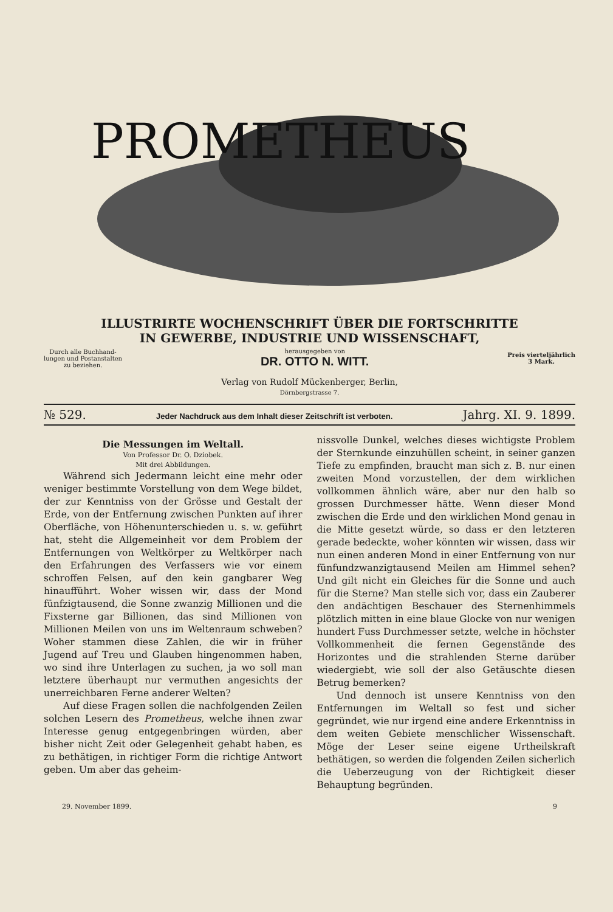PROMETHEUS
ILLUSTRIRTE WOCHENSCHRIFT ÜBER DIE FORTSCHRITTE
IN GEWERBE, INDUSTRIE UND WISSENSCHAFT,
Durch alle Buchhand-
lungen und Postanstalten
zu beziehen.
herausgegeben von
DR. OTTO N. WITT.
Preis vierteljährlich
3 Mark.
Verlag von Rudolf Mückenberger, Berlin,
Dörnbergstrasse 7.
№ 529. Jeder Nachdruck aus dem Inhalt dieser Zeitschrift ist verboten. Jahrg. XI. 9. 1899.
Die Messungen im Weltall.
Von Professor Dr. O. Dziobek.
Mit drei Abbildungen.
Während sich Jedermann leicht eine mehr oder weniger bestimmte Vorstellung von dem Wege bildet, der zur Kenntniss von der Grösse und Gestalt der Erde, von der Entfernung zwischen Punkten auf ihrer Oberfläche, von Höhenunterschieden u. s. w. geführt hat, steht die Allgemeinheit vor dem Problem der Entfernungen von Weltkörper zu Weltkörper nach den Erfahrungen des Verfassers wie vor einem schroffen Felsen, auf den kein gangbarer Weg hinaufführt. Woher wissen wir, dass der Mond fünfzigtausend, die Sonne zwanzig Millionen und die Fixsterne gar Billionen, das sind Millionen von Millionen Meilen von uns im Weltenraum schweben? Woher stammen diese Zahlen, die wir in früher Jugend auf Treu und Glauben hingenommen haben, wo sind ihre Unterlagen zu suchen, ja wo soll man letztere überhaupt nur vermuthen angesichts der unerreichbaren Ferne anderer Welten?
Auf diese Fragen sollen die nachfolgenden Zeilen solchen Lesern des Prometheus, welche ihnen zwar Interesse genug entgegenbringen würden, aber bisher nicht Zeit oder Gelegenheit gehabt haben, es zu bethätigen, in richtiger Form die richtige Antwort geben. Um aber das geheim-
nissvolle Dunkel, welches dieses wichtigste Problem der Sternkunde einzuhüllen scheint, in seiner ganzen Tiefe zu empfinden, braucht man sich z. B. nur einen zweiten Mond vorzustellen, der dem wirklichen vollkommen ähnlich wäre, aber nur den halb so grossen Durchmesser hätte. Wenn dieser Mond zwischen die Erde und den wirklichen Mond genau in die Mitte gesetzt würde, so dass er den letzteren gerade bedeckte, woher könnten wir wissen, dass wir nun einen anderen Mond in einer Entfernung von nur fünfundzwanzigtausend Meilen am Himmel sehen? Und gilt nicht ein Gleiches für die Sonne und auch für die Sterne? Man stelle sich vor, dass ein Zauberer den andächtigen Beschauer des Sternenhimmels plötzlich mitten in eine blaue Glocke von nur wenigen hundert Fuss Durchmesser setzte, welche in höchster Vollkommenheit die fernen Gegenstände des Horizontes und die strahlenden Sterne darüber wiedergiebt, wie soll der also Getäuschte diesen Betrug bemerken?
Und dennoch ist unsere Kenntniss von den Entfernungen im Weltall so fest und sicher gegründet, wie nur irgend eine andere Erkenntniss in dem weiten Gebiete menschlicher Wissenschaft. Möge der Leser seine eigene Urtheilskraft bethätigen, so werden die folgenden Zeilen sicherlich die Ueberzeugung von der Richtigkeit dieser Behauptung begründen.
29. November 1899. 9